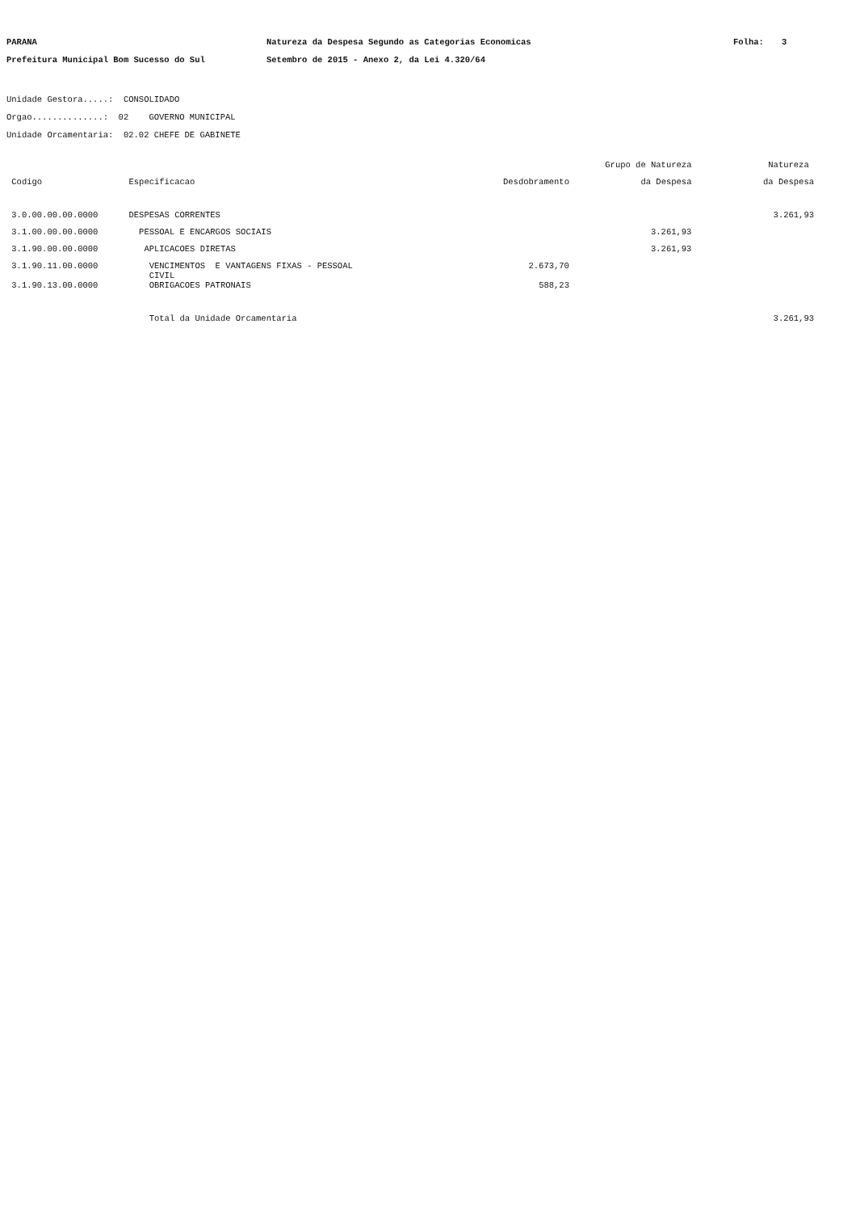PARANA
Natureza da Despesa Segundo as Categorias Economicas
Folha:
3
Prefeitura Municipal Bom Sucesso do Sul
Setembro de 2015 - Anexo 2, da Lei 4.320/64
Unidade Gestora.....: CONSOLIDADO Orgao..............: 02 GOVERNO MUNICIPAL Unidade Orcamentaria: 02.02 CHEFE DE GABINETE
| | | | Grupo de Natureza | Natureza |
| --- | --- | --- | --- | --- |
| Codigo | Especificacao | Desdobramento | da Despesa | da Despesa |
| 3.0.00.00.00.0000 | DESPESAS CORRENTES | | | 3.261,93 |
| 3.1.00.00.00.0000 | PESSOAL E ENCARGOS SOCIAIS | | 3.261,93 | |
| 3.1.90.00.00.0000 | APLICACOES DIRETAS | | 3.261,93 | |
| 3.1.90.11.00.0000 | VENCIMENTOS E VANTAGENS FIXAS - PESSOAL CIVIL | 2.673,70 | | |
| 3.1.90.13.00.0000 | OBRIGACOES PATRONAIS | 588,23 | | |
| | Total da Unidade Orcamentaria | | | 3.261,93 |